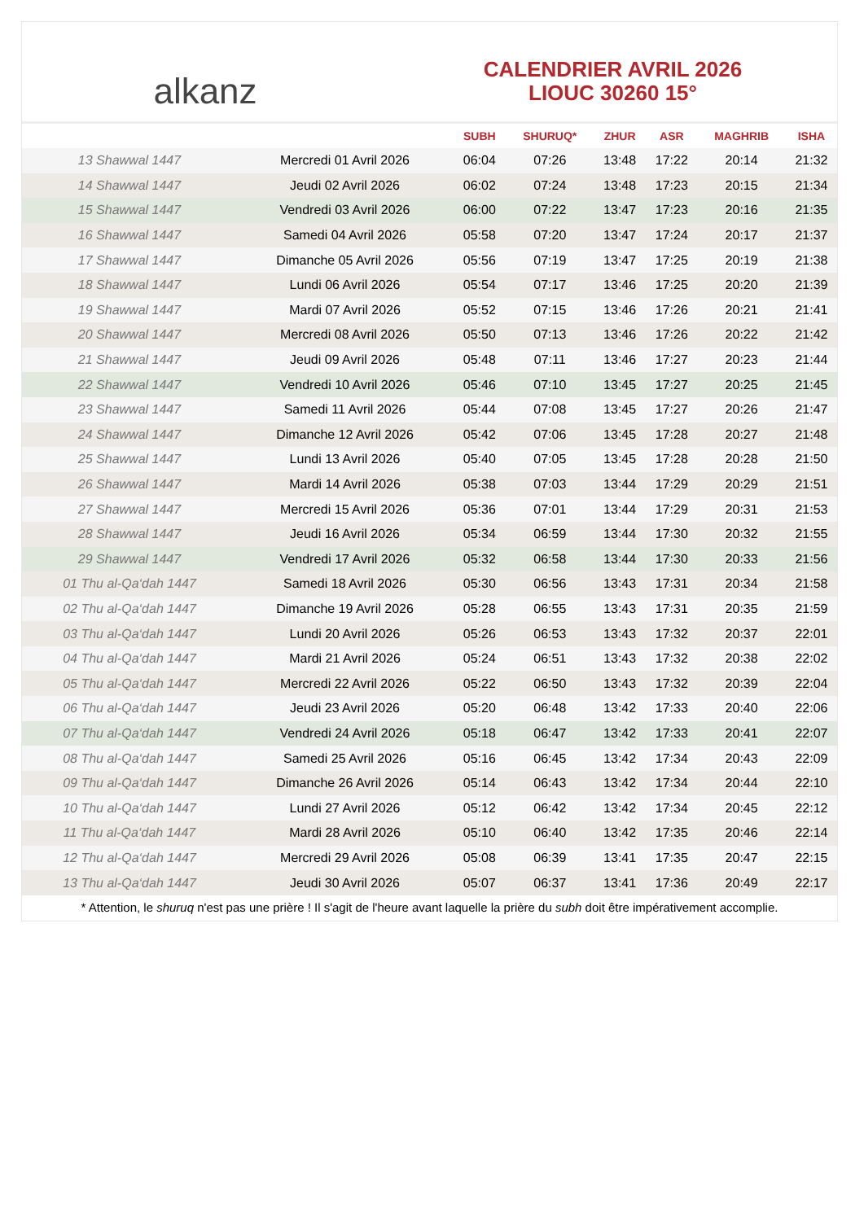alkanz
CALENDRIER AVRIL 2026
LIOUC 30260 15°
| | | SUBH | SHURUQ* | ZHUR | ASR | MAGHRIB | ISHA |
| --- | --- | --- | --- | --- | --- | --- | --- |
| 13 Shawwal 1447 | Mercredi 01 Avril 2026 | 06:04 | 07:26 | 13:48 | 17:22 | 20:14 | 21:32 |
| 14 Shawwal 1447 | Jeudi 02 Avril 2026 | 06:02 | 07:24 | 13:48 | 17:23 | 20:15 | 21:34 |
| 15 Shawwal 1447 | Vendredi 03 Avril 2026 | 06:00 | 07:22 | 13:47 | 17:23 | 20:16 | 21:35 |
| 16 Shawwal 1447 | Samedi 04 Avril 2026 | 05:58 | 07:20 | 13:47 | 17:24 | 20:17 | 21:37 |
| 17 Shawwal 1447 | Dimanche 05 Avril 2026 | 05:56 | 07:19 | 13:47 | 17:25 | 20:19 | 21:38 |
| 18 Shawwal 1447 | Lundi 06 Avril 2026 | 05:54 | 07:17 | 13:46 | 17:25 | 20:20 | 21:39 |
| 19 Shawwal 1447 | Mardi 07 Avril 2026 | 05:52 | 07:15 | 13:46 | 17:26 | 20:21 | 21:41 |
| 20 Shawwal 1447 | Mercredi 08 Avril 2026 | 05:50 | 07:13 | 13:46 | 17:26 | 20:22 | 21:42 |
| 21 Shawwal 1447 | Jeudi 09 Avril 2026 | 05:48 | 07:11 | 13:46 | 17:27 | 20:23 | 21:44 |
| 22 Shawwal 1447 | Vendredi 10 Avril 2026 | 05:46 | 07:10 | 13:45 | 17:27 | 20:25 | 21:45 |
| 23 Shawwal 1447 | Samedi 11 Avril 2026 | 05:44 | 07:08 | 13:45 | 17:27 | 20:26 | 21:47 |
| 24 Shawwal 1447 | Dimanche 12 Avril 2026 | 05:42 | 07:06 | 13:45 | 17:28 | 20:27 | 21:48 |
| 25 Shawwal 1447 | Lundi 13 Avril 2026 | 05:40 | 07:05 | 13:45 | 17:28 | 20:28 | 21:50 |
| 26 Shawwal 1447 | Mardi 14 Avril 2026 | 05:38 | 07:03 | 13:44 | 17:29 | 20:29 | 21:51 |
| 27 Shawwal 1447 | Mercredi 15 Avril 2026 | 05:36 | 07:01 | 13:44 | 17:29 | 20:31 | 21:53 |
| 28 Shawwal 1447 | Jeudi 16 Avril 2026 | 05:34 | 06:59 | 13:44 | 17:30 | 20:32 | 21:55 |
| 29 Shawwal 1447 | Vendredi 17 Avril 2026 | 05:32 | 06:58 | 13:44 | 17:30 | 20:33 | 21:56 |
| 01 Thu al-Qa‘dah 1447 | Samedi 18 Avril 2026 | 05:30 | 06:56 | 13:43 | 17:31 | 20:34 | 21:58 |
| 02 Thu al-Qa‘dah 1447 | Dimanche 19 Avril 2026 | 05:28 | 06:55 | 13:43 | 17:31 | 20:35 | 21:59 |
| 03 Thu al-Qa‘dah 1447 | Lundi 20 Avril 2026 | 05:26 | 06:53 | 13:43 | 17:32 | 20:37 | 22:01 |
| 04 Thu al-Qa‘dah 1447 | Mardi 21 Avril 2026 | 05:24 | 06:51 | 13:43 | 17:32 | 20:38 | 22:02 |
| 05 Thu al-Qa‘dah 1447 | Mercredi 22 Avril 2026 | 05:22 | 06:50 | 13:43 | 17:32 | 20:39 | 22:04 |
| 06 Thu al-Qa‘dah 1447 | Jeudi 23 Avril 2026 | 05:20 | 06:48 | 13:42 | 17:33 | 20:40 | 22:06 |
| 07 Thu al-Qa‘dah 1447 | Vendredi 24 Avril 2026 | 05:18 | 06:47 | 13:42 | 17:33 | 20:41 | 22:07 |
| 08 Thu al-Qa‘dah 1447 | Samedi 25 Avril 2026 | 05:16 | 06:45 | 13:42 | 17:34 | 20:43 | 22:09 |
| 09 Thu al-Qa‘dah 1447 | Dimanche 26 Avril 2026 | 05:14 | 06:43 | 13:42 | 17:34 | 20:44 | 22:10 |
| 10 Thu al-Qa‘dah 1447 | Lundi 27 Avril 2026 | 05:12 | 06:42 | 13:42 | 17:34 | 20:45 | 22:12 |
| 11 Thu al-Qa‘dah 1447 | Mardi 28 Avril 2026 | 05:10 | 06:40 | 13:42 | 17:35 | 20:46 | 22:14 |
| 12 Thu al-Qa‘dah 1447 | Mercredi 29 Avril 2026 | 05:08 | 06:39 | 13:41 | 17:35 | 20:47 | 22:15 |
| 13 Thu al-Qa‘dah 1447 | Jeudi 30 Avril 2026 | 05:07 | 06:37 | 13:41 | 17:36 | 20:49 | 22:17 |
* Attention, le shuruq n'est pas une prière ! Il s'agit de l'heure avant laquelle la prière du subh doit être impérativement accomplie.